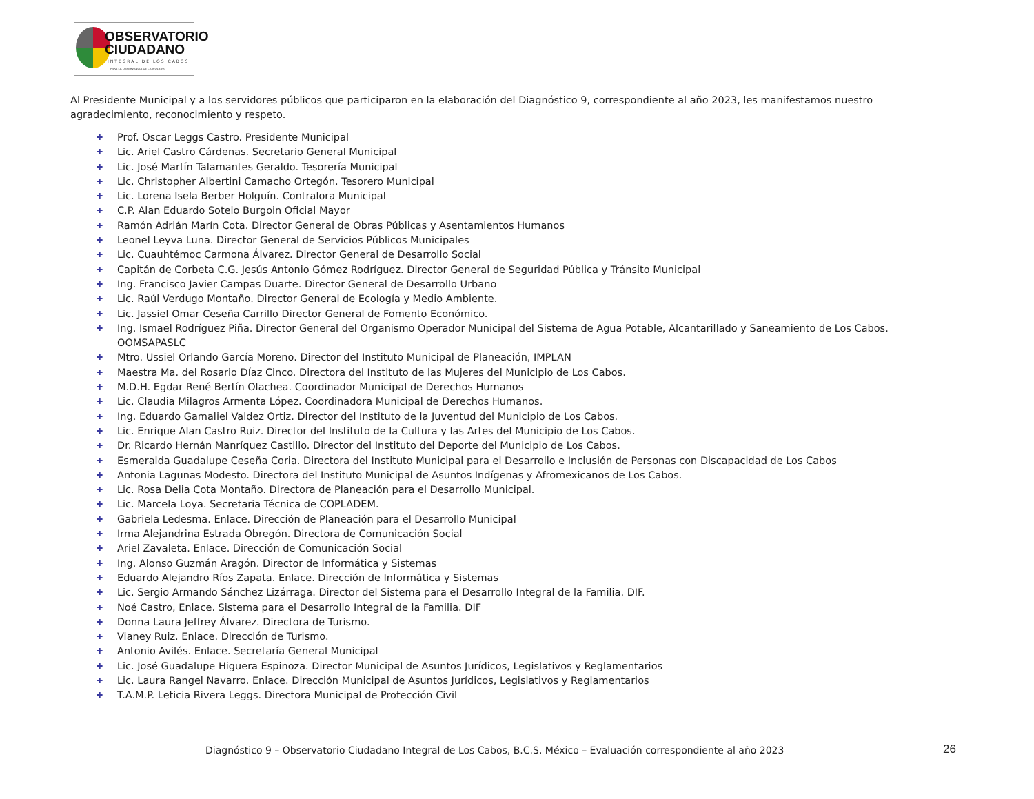OBSERVATORIO
CIUDADANO
INTEGRAL DE LOS CABOS
PARA LA OBSERVANCIA DE LA ISO18091
Al Presidente Municipal y a los servidores públicos que participaron en la elaboración del Diagnóstico 9, correspondiente al año 2023, les manifestamos nuestro agradecimiento, reconocimiento y respeto.
✚ Prof. Oscar Leggs Castro. Presidente Municipal
✚ Lic. Ariel Castro Cárdenas. Secretario General Municipal
✚ Lic. José Martín Talamantes Geraldo. Tesorería Municipal
✚ Lic. Christopher Albertini Camacho Ortegón. Tesorero Municipal
✚ Lic. Lorena Isela Berber Holguín. Contralora Municipal
✚ C.P. Alan Eduardo Sotelo Burgoin Oficial Mayor
✚ Ramón Adrián Marín Cota. Director General de Obras Públicas y Asentamientos Humanos
✚ Leonel Leyva Luna. Director General de Servicios Públicos Municipales
✚ Lic. Cuauhtémoc Carmona Álvarez. Director General de Desarrollo Social
✚ Capitán de Corbeta C.G. Jesús Antonio Gómez Rodríguez. Director General de Seguridad Pública y Tránsito Municipal
✚ Ing. Francisco Javier Campas Duarte. Director General de Desarrollo Urbano
✚ Lic. Raúl Verdugo Montaño. Director General de Ecología y Medio Ambiente.
✚ Lic. Jassiel Omar Ceseña Carrillo Director General de Fomento Económico.
✚ Ing. Ismael Rodríguez Piña. Director General del Organismo Operador Municipal del Sistema de Agua Potable, Alcantarillado y Saneamiento de Los Cabos. OOMSAPASLC
✚ Mtro. Ussiel Orlando García Moreno. Director del Instituto Municipal de Planeación, IMPLAN
✚ Maestra Ma. del Rosario Díaz Cinco. Directora del Instituto de las Mujeres del Municipio de Los Cabos.
✚ M.D.H. Egdar René Bertín Olachea. Coordinador Municipal de Derechos Humanos
✚ Lic. Claudia Milagros Armenta López. Coordinadora Municipal de Derechos Humanos.
✚ Ing. Eduardo Gamaliel Valdez Ortiz. Director del Instituto de la Juventud del Municipio de Los Cabos.
✚ Lic. Enrique Alan Castro Ruiz. Director del Instituto de la Cultura y las Artes del Municipio de Los Cabos.
✚ Dr. Ricardo Hernán Manríquez Castillo. Director del Instituto del Deporte del Municipio de Los Cabos.
✚ Esmeralda Guadalupe Ceseña Coria. Directora del Instituto Municipal para el Desarrollo e Inclusión de Personas con Discapacidad de Los Cabos
✚ Antonia Lagunas Modesto. Directora del Instituto Municipal de Asuntos Indígenas y Afromexicanos de Los Cabos.
✚ Lic. Rosa Delia Cota Montaño. Directora de Planeación para el Desarrollo Municipal.
✚ Lic. Marcela Loya. Secretaria Técnica de COPLADEM.
✚ Gabriela Ledesma. Enlace. Dirección de Planeación para el Desarrollo Municipal
✚ Irma Alejandrina Estrada Obregón. Directora de Comunicación Social
✚ Ariel Zavaleta. Enlace. Dirección de Comunicación Social
✚ Ing. Alonso Guzmán Aragón. Director de Informática y Sistemas
✚ Eduardo Alejandro Ríos Zapata. Enlace. Dirección de Informática y Sistemas
✚ Lic. Sergio Armando Sánchez Lizárraga. Director del Sistema para el Desarrollo Integral de la Familia. DIF.
✚ Noé Castro, Enlace. Sistema para el Desarrollo Integral de la Familia. DIF
✚ Donna Laura Jeffrey Álvarez. Directora de Turismo.
✚ Vianey Ruiz. Enlace. Dirección de Turismo.
✚ Antonio Avilés. Enlace. Secretaría General Municipal
✚ Lic. José Guadalupe Higuera Espinoza. Director Municipal de Asuntos Jurídicos, Legislativos y Reglamentarios
✚ Lic. Laura Rangel Navarro. Enlace. Dirección Municipal de Asuntos Jurídicos, Legislativos y Reglamentarios
✚ T.A.M.P. Leticia Rivera Leggs. Directora Municipal de Protección Civil
Diagnóstico 9 – Observatorio Ciudadano Integral de Los Cabos, B.C.S. México – Evaluación correspondiente al año 2023
26